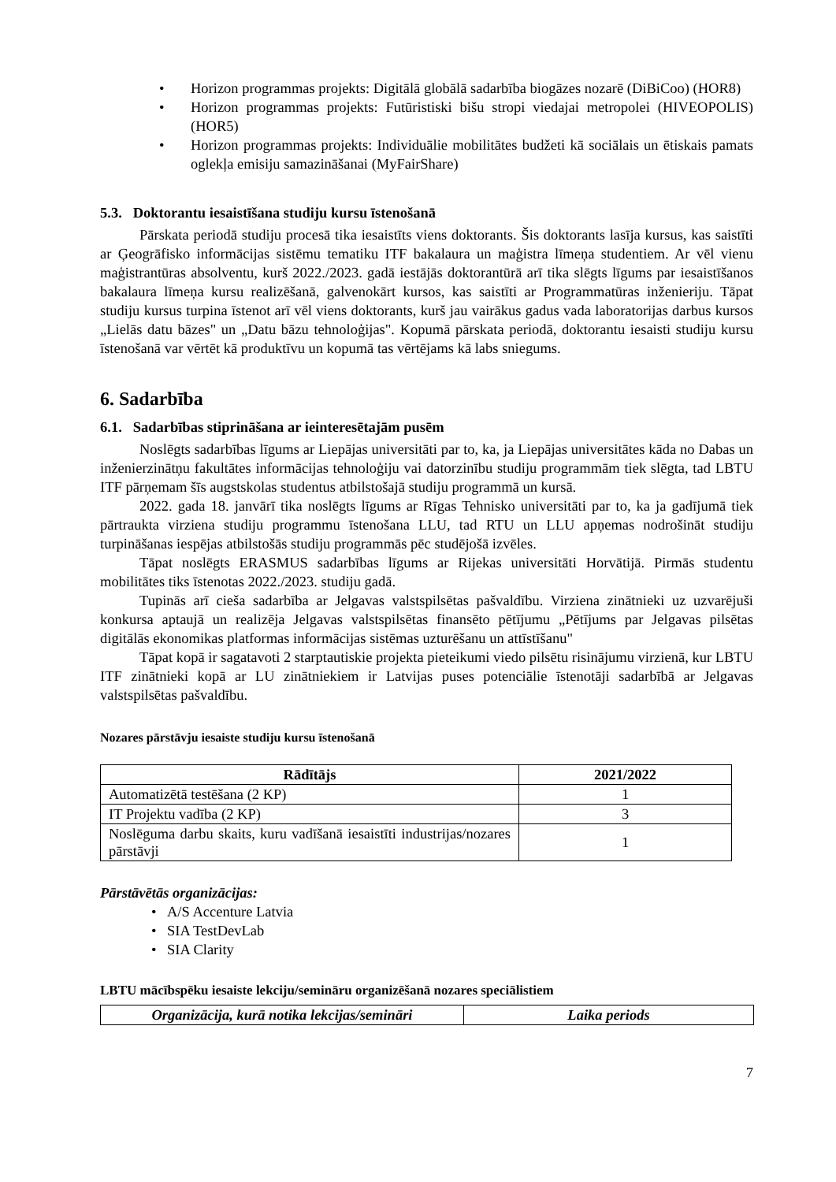• Horizon programmas projekts: Digitālā globālā sadarbība biogāzes nozarē (DiBiCoo) (HOR8)
• Horizon programmas projekts: Futūristiski bišu stropi viedajai metropolei (HIVEOPOLIS) (HOR5)
• Horizon programmas projekts: Individuālie mobilitātes budžeti kā sociālais un ētiskais pamats oglekļa emisiju samazināšanai (MyFairShare)
5.3. Doktorantu iesaistīšana studiju kursu īstenošanā
Pārskata periodā studiju procesā tika iesaistīts viens doktorants. Šis doktorants lasīja kursus, kas saistīti ar Ģeogrāfisko informācijas sistēmu tematiku ITF bakalaura un maģistra līmeņa studentiem. Ar vēl vienu maģistrantūras absolventu, kurš 2022./2023. gadā iestājās doktorantūrā arī tika slēgts līgums par iesaistīšanos bakalaura līmeņa kursu realizēšanā, galvenokārt kursos, kas saistīti ar Programmatūras inženieriju. Tāpat studiju kursus turpina īstenot arī vēl viens doktorants, kurš jau vairākus gadus vada laboratorijas darbus kursos „Lielās datu bāzes" un „Datu bāzu tehnoloģijas". Kopumā pārskata periodā, doktorantu iesaisti studiju kursu īstenošanā var vērtēt kā produktīvu un kopumā tas vērtējams kā labs sniegums.
6. Sadarbība
6.1. Sadarbības stiprināšana ar ieinteresētajām pusēm
Noslēgts sadarbības līgums ar Liepājas universitāti par to, ka, ja Liepājas universitātes kāda no Dabas un inženierzinātņu fakultātes informācijas tehnoloģiju vai datorzinību studiju programmām tiek slēgta, tad LBTU ITF pārņemam šīs augstskolas studentus atbilstošajā studiju programmā un kursā.
2022. gada 18. janvārī tika noslēgts līgums ar Rīgas Tehnisko universitāti par to, ka ja gadījumā tiek pārtraukta virziena studiju programmu īstenošana LLU, tad RTU un LLU apņemas nodrošināt studiju turpināšanas iespējas atbilstošās studiju programmās pēc studējošā izvēles.
Tāpat noslēgts ERASMUS sadarbības līgums ar Rijekas universitāti Horvātijā. Pirmās studentu mobilitātes tiks īstenotas 2022./2023. studiju gadā.
Tupinās arī cieša sadarbība ar Jelgavas valstspilsētas pašvaldību. Virziena zinātnieki uz uzvarējuši konkursa aptaujā un realizēja Jelgavas valstspilsētas finansēto pētījumu „Pētījums par Jelgavas pilsētas digitālās ekonomikas platformas informācijas sistēmas uzturēšanu un attīstīšanu"
Tāpat kopā ir sagatavoti 2 starptautiskie projekta pieteikumi viedo pilsētu risinājumu virzienā, kur LBTU ITF zinātnieki kopā ar LU zinātniekiem ir Latvijas puses potenciālie īstenotāji sadarbībā ar Jelgavas valstspilsētas pašvaldību.
Nozares pārstāvju iesaiste studiju kursu īstenošanā
| Rādītājs | 2021/2022 |
| --- | --- |
| Automatizētā testēšana (2 KP) | 1 |
| IT Projektu vadība (2 KP) | 3 |
| Noslēguma darbu skaits, kuru vadīšanā iesaistīti industrijas/nozares pārstāvji | 1 |
Pārstāvētās organizācijas:
• A/S Accenture Latvia
• SIA TestDevLab
• SIA Clarity
LBTU mācībspēku iesaiste lekciju/semināru organizēšanā nozares speciālistiem
| Organizācija, kurā notika lekcijas/semināri | Laika periods |
| --- | --- |
7